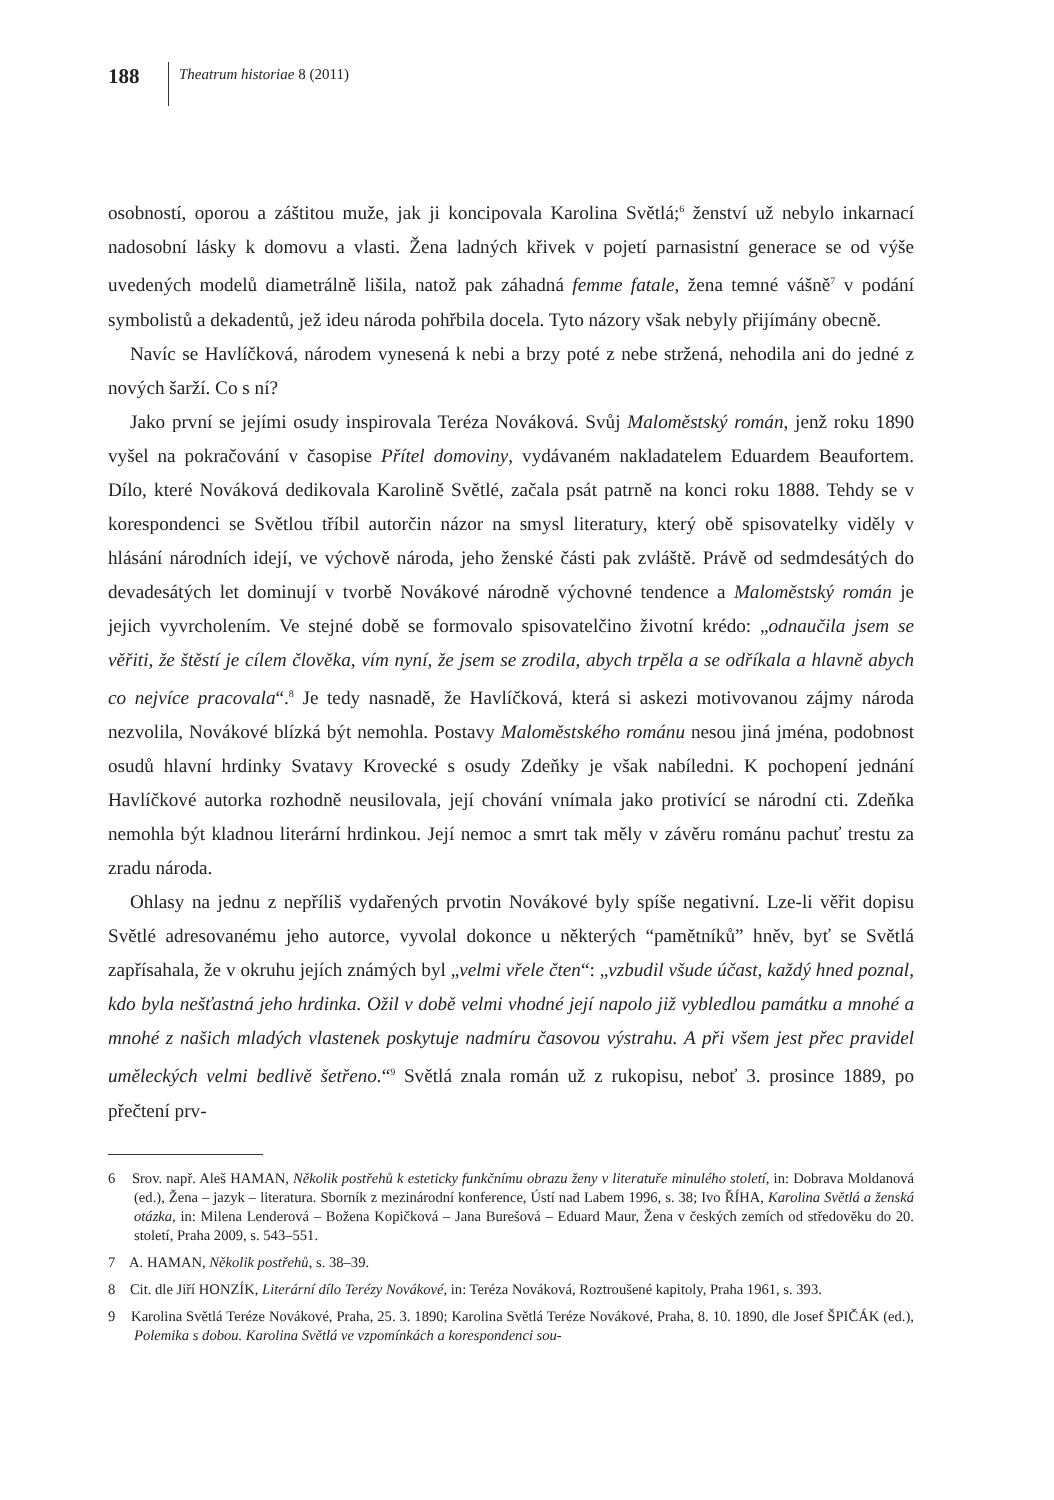188
Theatrum historiae 8 (2011)
osobností, oporou a záštitou muže, jak ji koncipovala Karolina Světlá;<sup>6</sup> ženství už nebylo inkarnací nadosobní lásky k domovu a vlasti. Žena ladných křivek v pojetí parnasistní generace se od výše uvedených modelů diametrálně lišila, natož pak záhadná femme fatale, žena temné vášně<sup>7</sup> v podání symbolistů a dekadentů, jež ideu národa pohřbila docela. Tyto názory však nebyly přijímány obecně.
Navíc se Havlíčková, národem vynesená k nebi a brzy poté z nebe stržená, nehodila ani do jedné z nových šarží. Co s ní?
Jako první se jejími osudy inspirovala Teréza Nováková. Svůj Maloměstský román, jenž roku 1890 vyšel na pokračování v časopise Přítel domoviny, vydávaném nakladatelem Eduardem Beaufortem. Dílo, které Nováková dedikovala Karolině Světlé, začala psát patrně na konci roku 1888. Tehdy se v korespondenci se Světlou tříbil autorčin názor na smysl literatury, který obě spisovatelky viděly v hlásání národních idejí, ve výchově národa, jeho ženské části pak zvláště. Právě od sedmdesátých do devadesátých let dominují v tvorbě Novákové národně výchovné tendence a Maloměstský román je jejich vyvrcholením. Ve stejné době se formovalo spisovatelčino životní krédo: „odnaučila jsem se věřiti, že štěstí je cílem člověka, vím nyní, že jsem se zrodila, abych trpěla a se odříkala a hlavně abych co nejvíce pracovala“.<sup>8</sup> Je tedy nasnadě, že Havlíčková, která si askezi motivovanou zájmy národa nezvolila, Novákové blízká být nemohla. Postavy Maloměstského románu nesou jiná jména, podobnost osudů hlavní hrdinky Svatavy Krovecké s osudy Zdeňky je však nabíledni. K pochopení jednání Havlíčkové autorka rozhodně neusilovala, její chování vnímala jako protivící se národní cti. Zdeňka nemohla být kladnou literární hrdinkou. Její nemoc a smrt tak měly v závěru románu pachuť trestu za zradu národa.
Ohlasy na jednu z nepříliš vydařených prvotin Novákové byly spíše negativní. Lze-li věřit dopisu Světlé adresovanému jeho autorce, vyvolal dokonce u některých “pamětníků” hněv, byť se Světlá zapřísahala, že v okruhu jejích známých byl „velmi vřele čten“: „vzbudil všude účast, každý hned poznal, kdo byla nešťastná jeho hrdinka. Ožil v době velmi vhodné její napolo již vybledlou památku a mnohé a mnohé z našich mladých vlastenek poskytuje nadmíru časovou výstrahu. A při všem jest přec pravidel uměleckých velmi bedlivě šetřeno.“<sup>9</sup> Světlá znala román už z rukopisu, neboť 3. prosince 1889, po přečtení prv-
6 Srov. např. Aleš HAMAN, Několik postřehů k esteticky funkčnímu obrazu ženy v literatuře minulého století, in: Dobrava Moldanová (ed.), Žena – jazyk – literatura. Sborník z mezinárodní konference, Ústí nad Labem 1996, s. 38; Ivo ŘÍHA, Karolina Světlá a ženská otázka, in: Milena Lenderová – Božena Kopičková – Jana Burešová – Eduard Maur, Žena v českých zemích od středověku do 20. století, Praha 2009, s. 543–551.
7 A. HAMAN, Několik postřehů, s. 38–39.
8 Cit. dle Jiří HONZÍK, Literární dílo Terézy Novákové, in: Teréza Nováková, Roztroušené kapitoly, Praha 1961, s. 393.
9 Karolina Světlá Teréze Novákové, Praha, 25. 3. 1890; Karolina Světlá Teréze Novákové, Praha, 8. 10. 1890, dle Josef ŠPIČÁK (ed.), Polemika s dobou. Karolina Světlá ve vzpomínkách a korespondenci sou-